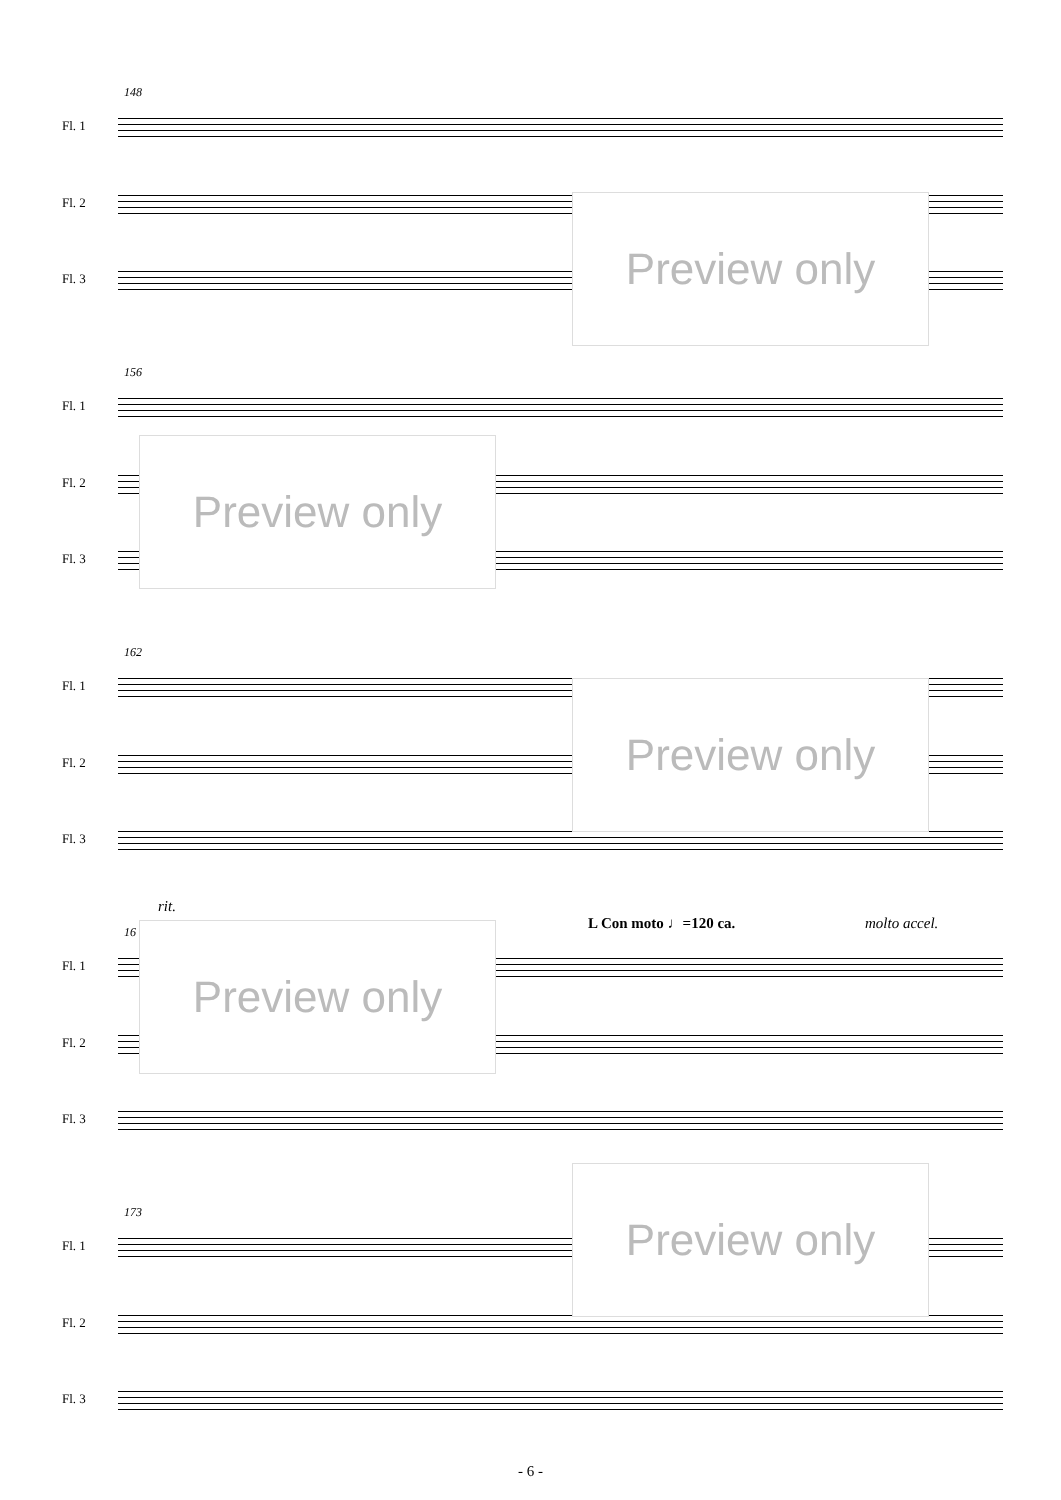148
Fl. 1
Fl. 2
Fl. 3
Preview only
156
Fl. 1
Fl. 2
Fl. 3
Preview only
162
Fl. 1
Fl. 2
Fl. 3
Preview only
rit.
L Con moto ♩=120 ca. molto accel.
16
Fl. 1
Fl. 2
Fl. 3
Preview only
173
Fl. 1
Fl. 2
Fl. 3
Preview only
- 6 -